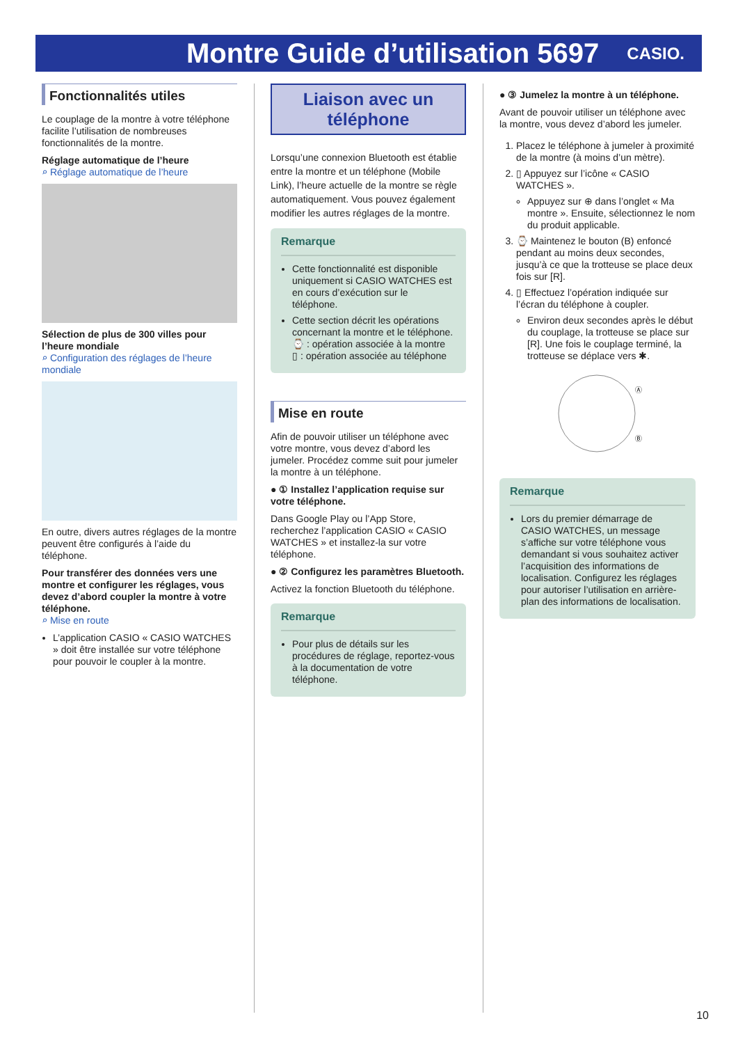Montre Guide d’utilisation 5697
CASIO.
Fonctionnalités utiles
Le couplage de la montre à votre téléphone facilite l’utilisation de nombreuses fonctionnalités de la montre.
Réglage automatique de l’heure
⌕ Réglage automatique de l’heure
Sélection de plus de 300 villes pour l’heure mondiale
⌕ Configuration des réglages de l’heure mondiale
En outre, divers autres réglages de la montre peuvent être configurés à l’aide du téléphone.
Pour transférer des données vers une montre et configurer les réglages, vous devez d’abord coupler la montre à votre téléphone.
⌕ Mise en route
L’application CASIO « CASIO WATCHES » doit être installée sur votre téléphone pour pouvoir le coupler à la montre.
Liaison avec un téléphone
Lorsqu’une connexion Bluetooth est établie entre la montre et un téléphone (Mobile Link), l’heure actuelle de la montre se règle automatiquement. Vous pouvez également modifier les autres réglages de la montre.
Remarque
Cette fonctionnalité est disponible uniquement si CASIO WATCHES est en cours d’exécution sur le téléphone.
Cette section décrit les opérations concernant la montre et le téléphone.
⌚ : opération associée à la montre
▯ : opération associée au téléphone
Mise en route
Afin de pouvoir utiliser un téléphone avec votre montre, vous devez d’abord les jumeler. Procédez comme suit pour jumeler la montre à un téléphone.
● ① Installez l’application requise sur votre téléphone.
Dans Google Play ou l’App Store, recherchez l’application CASIO « CASIO WATCHES » et installez-la sur votre téléphone.
● ② Configurez les paramètres Bluetooth.
Activez la fonction Bluetooth du téléphone.
Remarque
Pour plus de détails sur les procédures de réglage, reportez-vous à la documentation de votre téléphone.
● ③ Jumelez la montre à un téléphone.
Avant de pouvoir utiliser un téléphone avec la montre, vous devez d’abord les jumeler.
1. Placez le téléphone à jumeler à proximité de la montre (à moins d’un mètre).
2. ▯ Appuyez sur l’icône « CASIO WATCHES ».
Appuyez sur ⊕ dans l’onglet « Ma montre ». Ensuite, sélectionnez le nom du produit applicable.
3. ⌚ Maintenez le bouton (B) enfoncé pendant au moins deux secondes, jusqu’à ce que la trotteuse se place deux fois sur [R].
4. ▯ Effectuez l’opération indiquée sur l’écran du téléphone à coupler.
Environ deux secondes après le début du couplage, la trotteuse se place sur [R]. Une fois le couplage terminé, la trotteuse se déplace vers ✱.
Ⓐ
Ⓑ
Remarque
Lors du premier démarrage de CASIO WATCHES, un message s’affiche sur votre téléphone vous demandant si vous souhaitez activer l’acquisition des informations de localisation. Configurez les réglages pour autoriser l’utilisation en arrière-plan des informations de localisation.
10